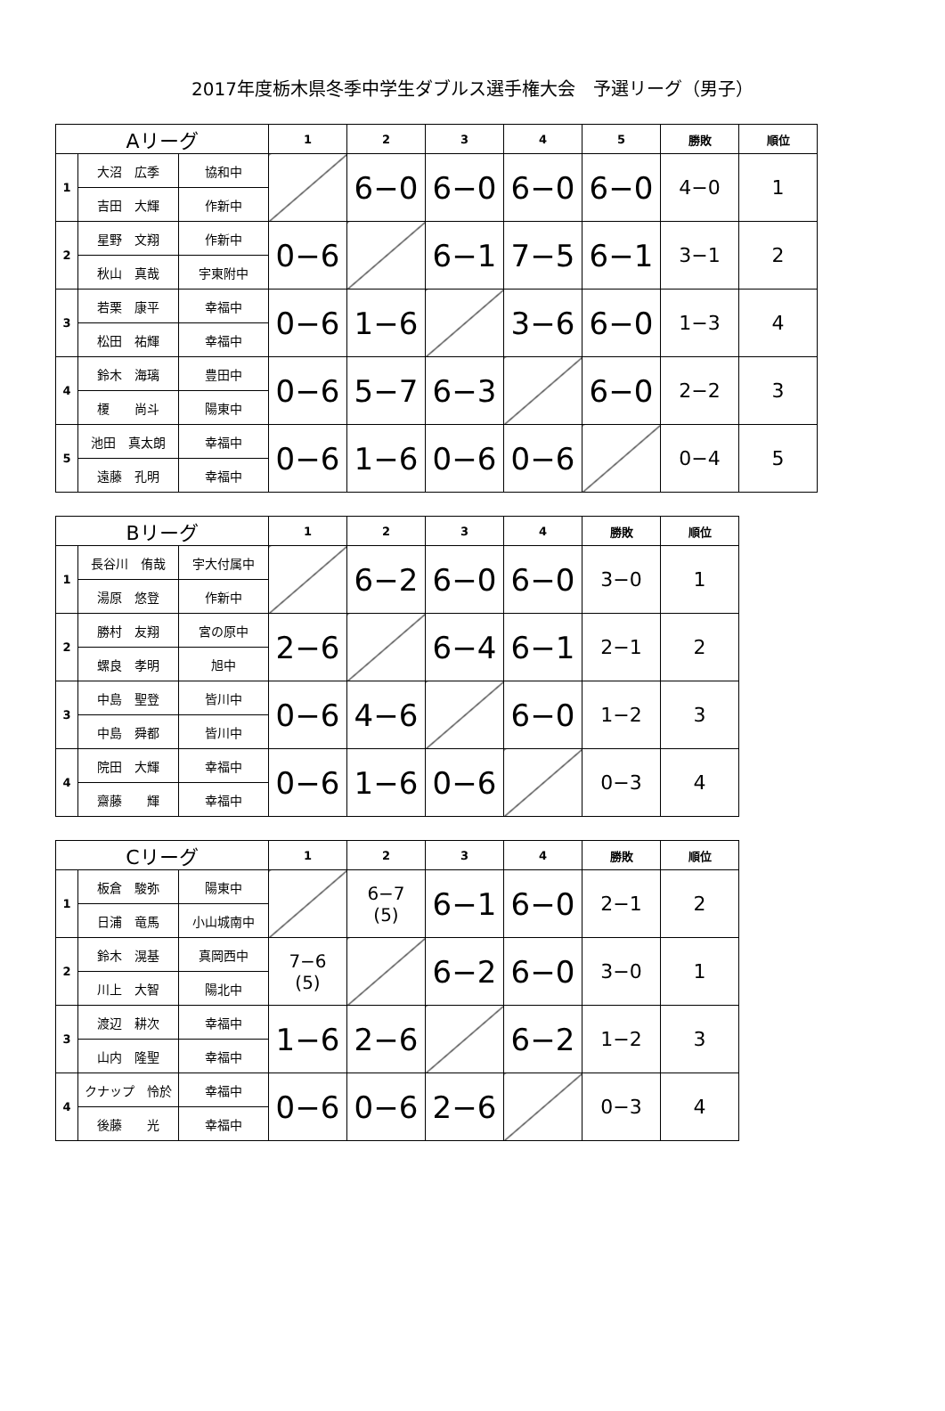2017年度栃木県冬季中学生ダブルス選手権大会　予選リーグ（男子）
| Aリーグ | | | 1 | 2 | 3 | 4 | 5 | 勝敗 | 順位 |
| --- | --- | --- | --- | --- | --- | --- | --- | --- | --- |
| 1 | 大沼 広季 | 協和中 | | 6−0 | 6−0 | 6−0 | 6−0 | 4−0 | 1 |
| | 吉田 大輝 | 作新中 | | | | | | | |
| 2 | 星野 文翔 | 作新中 | 0−6 | | 6−1 | 7−5 | 6−1 | 3−1 | 2 |
| | 秋山 真哉 | 宇東附中 | | | | | | | |
| 3 | 若栗 康平 | 幸福中 | 0−6 | 1−6 | | 3−6 | 6−0 | 1−3 | 4 |
| | 松田 祐輝 | 幸福中 | | | | | | | |
| 4 | 鈴木 海璃 | 豊田中 | 0−6 | 5−7 | 6−3 | | 6−0 | 2−2 | 3 |
| | 榎 尚斗 | 陽東中 | | | | | | | |
| 5 | 池田 真太朗 | 幸福中 | 0−6 | 1−6 | 0−6 | 0−6 | | 0−4 | 5 |
| | 遠藤 孔明 | 幸福中 | | | | | | | |
| Bリーグ | | | 1 | 2 | 3 | 4 | 勝敗 | 順位 |
| --- | --- | --- | --- | --- | --- | --- | --- | --- |
| 1 | 長谷川 侑哉 | 宇大付属中 | | 6−2 | 6−0 | 6−0 | 3−0 | 1 |
| | 湯原 悠登 | 作新中 | | | | | | |
| 2 | 勝村 友翔 | 宮の原中 | 2−6 | | 6−4 | 6−1 | 2−1 | 2 |
| | 螺良 孝明 | 旭中 | | | | | | |
| 3 | 中島 聖登 | 皆川中 | 0−6 | 4−6 | | 6−0 | 1−2 | 3 |
| | 中島 舜都 | 皆川中 | | | | | | |
| 4 | 院田 大輝 | 幸福中 | 0−6 | 1−6 | 0−6 | | 0−3 | 4 |
| | 齋藤 輝 | 幸福中 | | | | | | |
| Cリーグ | | | 1 | 2 | 3 | 4 | 勝敗 | 順位 |
| --- | --- | --- | --- | --- | --- | --- | --- | --- |
| 1 | 板倉 駿弥 | 陽東中 | | 6−7 (5) | 6−1 | 6−0 | 2−1 | 2 |
| | 日浦 竜馬 | 小山城南中 | | | | | | |
| 2 | 鈴木 滉基 | 真岡西中 | 7−6 (5) | | 6−2 | 6−0 | 3−0 | 1 |
| | 川上 大智 | 陽北中 | | | | | | |
| 3 | 渡辺 耕次 | 幸福中 | 1−6 | 2−6 | | 6−2 | 1−2 | 3 |
| | 山内 隆聖 | 幸福中 | | | | | | |
| 4 | クナップ 怜於 | 幸福中 | 0−6 | 0−6 | 2−6 | | 0−3 | 4 |
| | 後藤 光 | 幸福中 | | | | | | |